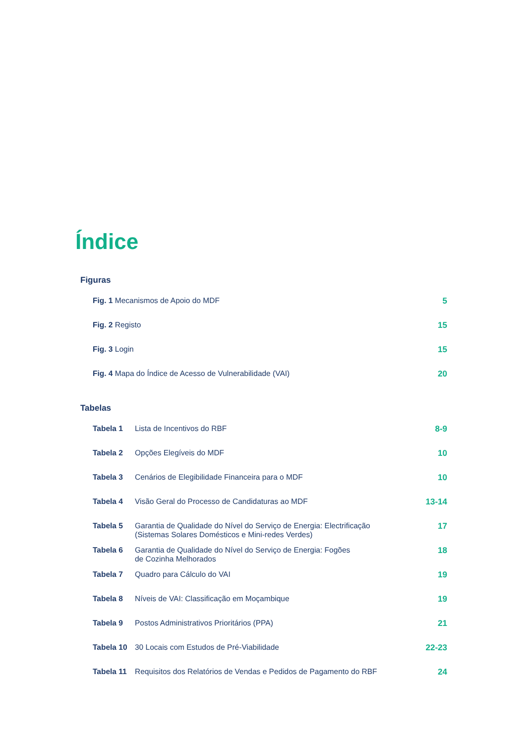Índice
Figuras
| Fig. 1 Mecanismos de Apoio do MDF | 5 |
| Fig. 2 Registo | 15 |
| Fig. 3 Login | 15 |
| Fig. 4 Mapa do Índice de Acesso de Vulnerabilidade (VAI) | 20 |
Tabelas
| Tabela 1 | Lista de Incentivos do RBF | 8-9 |
| Tabela 2 | Opções Elegíveis do MDF | 10 |
| Tabela 3 | Cenários de Elegibilidade Financeira para o MDF | 10 |
| Tabela 4 | Visão Geral do Processo de Candidaturas ao MDF | 13-14 |
| Tabela 5 | Garantia de Qualidade do Nível do Serviço de Energia: Electrificação (Sistemas Solares Domésticos e Mini-redes Verdes) | 17 |
| Tabela 6 | Garantia de Qualidade do Nível do Serviço de Energia: Fogões de Cozinha Melhorados | 18 |
| Tabela 7 | Quadro para Cálculo do VAI | 19 |
| Tabela 8 | Níveis de VAI: Classificação em Moçambique | 19 |
| Tabela 9 | Postos Administrativos Prioritários (PPA) | 21 |
| Tabela 10 | 30 Locais com Estudos de Pré-Viabilidade | 22-23 |
| Tabela 11 | Requisitos dos Relatórios de Vendas e Pedidos de Pagamento do RBF | 24 |